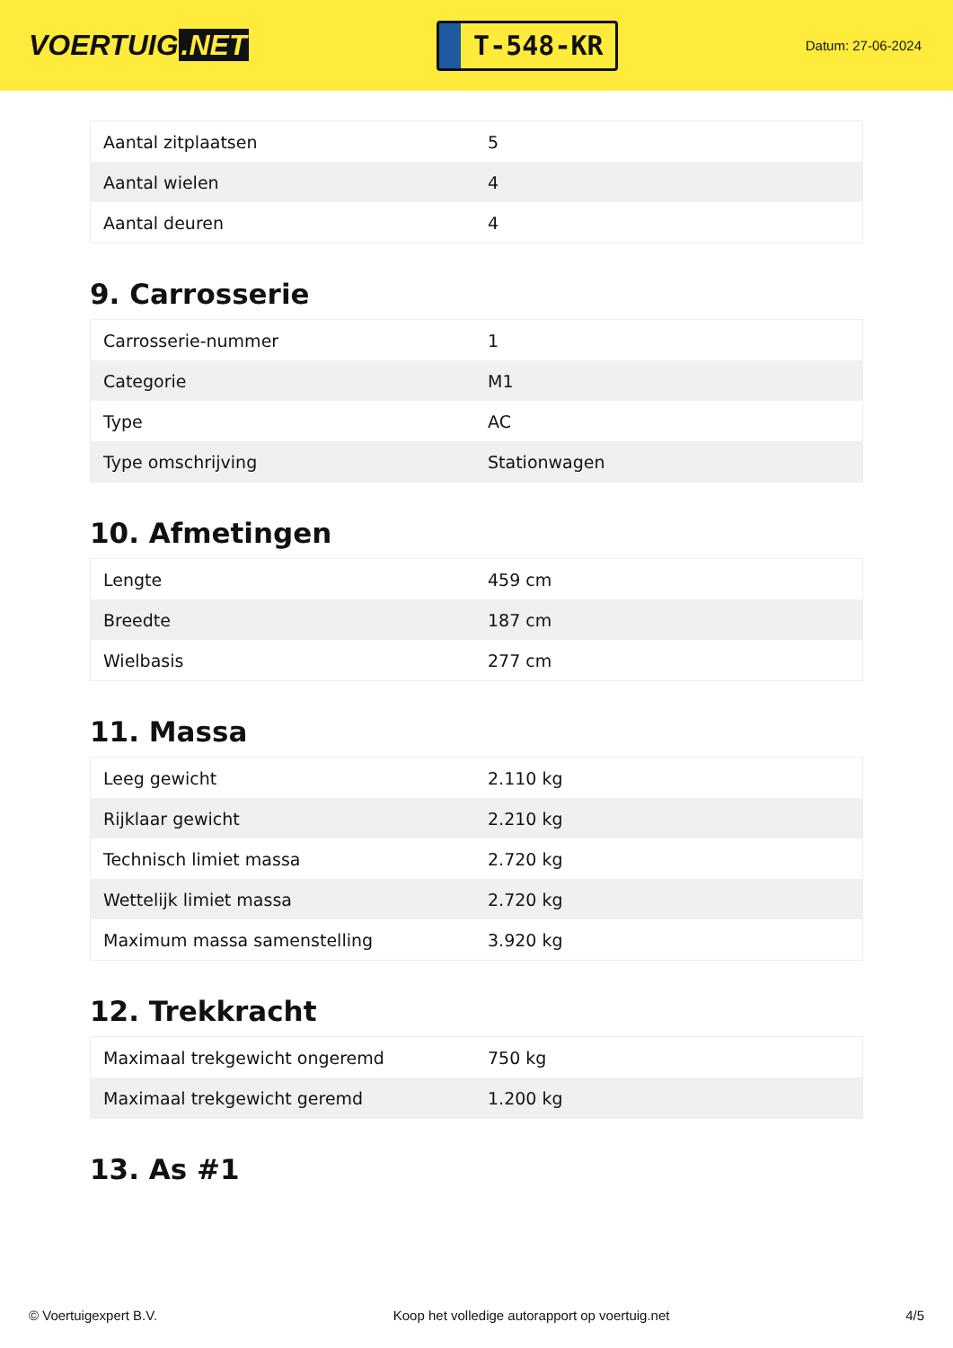VOERTUIG.NET
T-548-KR
Datum: 27-06-2024
| Aantal zitplaatsen | 5 |
| Aantal wielen | 4 |
| Aantal deuren | 4 |
9. Carrosserie
| Carrosserie-nummer | 1 |
| Categorie | M1 |
| Type | AC |
| Type omschrijving | Stationwagen |
10. Afmetingen
| Lengte | 459 cm |
| Breedte | 187 cm |
| Wielbasis | 277 cm |
11. Massa
| Leeg gewicht | 2.110 kg |
| Rijklaar gewicht | 2.210 kg |
| Technisch limiet massa | 2.720 kg |
| Wettelijk limiet massa | 2.720 kg |
| Maximum massa samenstelling | 3.920 kg |
12. Trekkracht
| Maximaal trekgewicht ongeremd | 750 kg |
| Maximaal trekgewicht geremd | 1.200 kg |
13. As #1
© Voertuigexpert B.V. Koop het volledige autorapport op voertuig.net 4/5